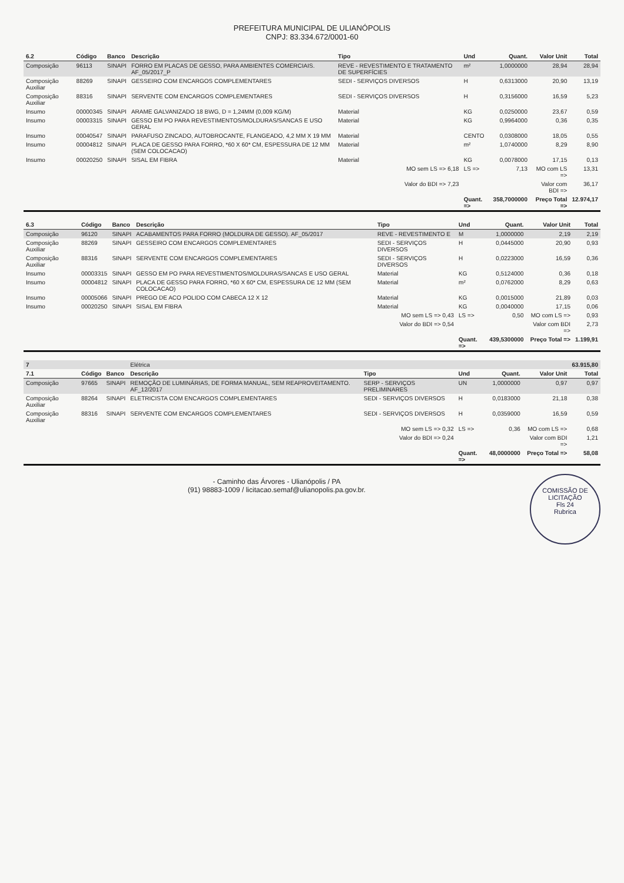PREFEITURA MUNICIPAL DE ULIANÓPOLIS
CNPJ: 83.334.672/0001-60
| 6.2 | Código | Banco | Descrição | Tipo | Und | Quant. | Valor Unit | Total |
| --- | --- | --- | --- | --- | --- | --- | --- | --- |
| Composição | 96113 | SINAPI | FORRO EM PLACAS DE GESSO, PARA AMBIENTES COMERCIAIS. AF_05/2017_P | REVE - REVESTIMENTO E TRATAMENTO DE SUPERFÍCIES | m² | 1,0000000 | 28,94 | 28,94 |
| Composição Auxiliar | 88269 | SINAPI | GESSEIRO COM ENCARGOS COMPLEMENTARES | SEDI - SERVIÇOS DIVERSOS | H | 0,6313000 | 20,90 | 13,19 |
| Composição Auxiliar | 88316 | SINAPI | SERVENTE COM ENCARGOS COMPLEMENTARES | SEDI - SERVIÇOS DIVERSOS | H | 0,3156000 | 16,59 | 5,23 |
| Insumo | 00000345 | SINAPI | ARAME GALVANIZADO 18 BWG, D = 1,24MM (0,009 KG/M) | Material | KG | 0,0250000 | 23,67 | 0,59 |
| Insumo | 00003315 | SINAPI | GESSO EM PO PARA REVESTIMENTOS/MOLDURAS/SANCAS E USO GERAL | Material | KG | 0,9964000 | 0,36 | 0,35 |
| Insumo | 00040547 | SINAPI | PARAFUSO ZINCADO, AUTOBROCANTE, FLANGEADO, 4,2 MM X 19 MM | Material | CENTO | 0,0308000 | 18,05 | 0,55 |
| Insumo | 00004812 | SINAPI | PLACA DE GESSO PARA FORRO, *60 X 60* CM, ESPESSURA DE 12 MM (SEM COLOCACAO) | Material | m² | 1,0740000 | 8,29 | 8,90 |
| Insumo | 00020250 | SINAPI | SISAL EM FIBRA | Material | KG | 0,0078000 | 17,15 | 0,13 |
| | | | | MO sem LS => 6,18 | LS => | 7,13 | MO com LS => | 13,31 |
| | | | | Valor do BDI => 7,23 | | | Valor com BDI => | 36,17 |
| | | | | | Quant. => | 358,7000000 | Preço Total => | 12.974,17 |
| 6.3 | Código | Banco | Descrição | Tipo | Und | Quant. | Valor Unit | Total |
| --- | --- | --- | --- | --- | --- | --- | --- | --- |
| Composição | 96120 | SINAPI | ACABAMENTOS PARA FORRO (MOLDURA DE GESSO). AF_05/2017 | REVE - REVESTIMENTO E | M | 1,0000000 | 2,19 | 2,19 |
| Composição Auxiliar | 88269 | SINAPI | GESSEIRO COM ENCARGOS COMPLEMENTARES | SEDI - SERVIÇOS DIVERSOS | H | 0,0445000 | 20,90 | 0,93 |
| Composição Auxiliar | 88316 | SINAPI | SERVENTE COM ENCARGOS COMPLEMENTARES | SEDI - SERVIÇOS DIVERSOS | H | 0,0223000 | 16,59 | 0,36 |
| Insumo | 00003315 | SINAPI | GESSO EM PO PARA REVESTIMENTOS/MOLDURAS/SANCAS E USO GERAL | Material | KG | 0,5124000 | 0,36 | 0,18 |
| Insumo | 00004812 | SINAPI | PLACA DE GESSO PARA FORRO, *60 X 60* CM, ESPESSURA DE 12 MM (SEM COLOCACAO) | Material | m² | 0,0762000 | 8,29 | 0,63 |
| Insumo | 00005066 | SINAPI | PREGO DE ACO POLIDO COM CABECA 12 X 12 | Material | KG | 0,0015000 | 21,89 | 0,03 |
| Insumo | 00020250 | SINAPI | SISAL EM FIBRA | Material | KG | 0,0040000 | 17,15 | 0,06 |
| | | | | MO sem LS => 0,43 | LS => | 0,50 | MO com LS => | 0,93 |
| | | | | Valor do BDI => 0,54 | | | Valor com BDI => | 2,73 |
| | | | | | Quant. => | 439,5300000 | Preço Total => | 1.199,91 |
| 7 | | | Elétrica | | | | | 63.915,80 |
| 7.1 | Código | Banco | Descrição | Tipo | Und | Quant. | Valor Unit | Total |
| Composição | 97665 | SINAPI | REMOÇÃO DE LUMINÁRIAS, DE FORMA MANUAL, SEM REAPROVEITAMENTO. AF_12/2017 | SERP - SERVIÇOS PRELIMINARES | UN | 1,0000000 | 0,97 | 0,97 |
| Composição Auxiliar | 88264 | SINAPI | ELETRICISTA COM ENCARGOS COMPLEMENTARES | SEDI - SERVIÇOS DIVERSOS | H | 0,0183000 | 21,18 | 0,38 |
| Composição Auxiliar | 88316 | SINAPI | SERVENTE COM ENCARGOS COMPLEMENTARES | SEDI - SERVIÇOS DIVERSOS | H | 0,0359000 | 16,59 | 0,59 |
| | | | | MO sem LS => 0,32 | LS => | 0,36 | MO com LS => | 0,68 |
| | | | | Valor do BDI => 0,24 | | | Valor com BDI => | 1,21 |
| | | | | | Quant. => | 48,0000000 | Preço Total => | 58,08 |
COMISSÃO DE LICITAÇÃO
Fls 24
Rubrica
- Caminho das Árvores - Ulianópolis / PA
(91) 98883-1009 / licitacao.semaf@ulianopolis.pa.gov.br.